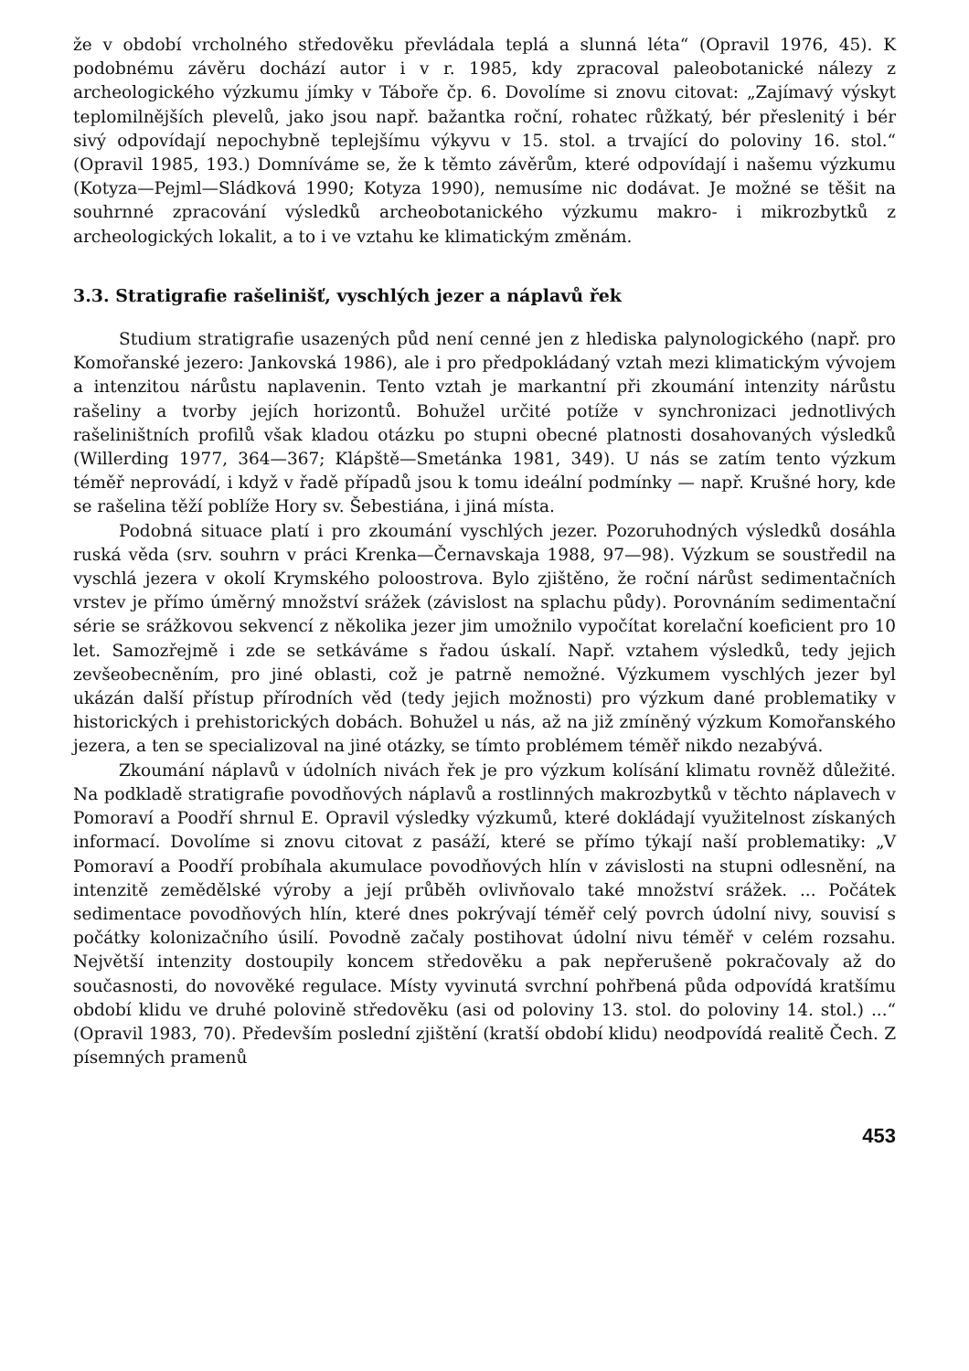že v období vrcholného středověku převládala teplá a slunná léta“ (Opravil 1976, 45). K podobnému závěru dochází autor i v r. 1985, kdy zpracoval paleobotanické nálezy z archeologického výzkumu jímky v Táboře čp. 6. Dovolíme si znovu citovat: „Zajímavý výskyt teplomilnějších plevelů, jako jsou např. bažantka roční, rohatec růžkatý, bér přeslenitý i bér sivý odpovídají nepochybně teplejšímu výkyvu v 15. stol. a trvající do poloviny 16. stol.“ (Opravil 1985, 193.) Domníváme se, že k těmto závěrům, které odpovídají i našemu výzkumu (Kotyza—Pejml—Sládková 1990; Kotyza 1990), nemusíme nic dodávat. Je možné se těšit na souhrnné zpracování výsledků archeobotanického výzkumu makro- i mikrozbytků z archeologických lokalit, a to i ve vztahu ke klimatickým změnám.
3.3. Stratigrafie rašelinišť, vyschlých jezer a náplavů řek
Studium stratigrafie usazených půd není cenné jen z hlediska palynologického (např. pro Komořanské jezero: Jankovská 1986), ale i pro předpokládaný vztah mezi klimatickým vývojem a intenzitou nárůstu naplavenin. Tento vztah je markantní při zkoumání intenzity nárůstu rašeliny a tvorby jejích horizontů. Bohužel určité potíže v synchronizaci jednotlivých rašeliništních profilů však kladou otázku po stupni obecné platnosti dosahovaných výsledků (Willerding 1977, 364—367; Klápště—Smetánka 1981, 349). U nás se zatím tento výzkum téměř neprovádí, i když v řadě případů jsou k tomu ideální podmínky — např. Krušné hory, kde se rašelina těží poblíže Hory sv. Šebestiána, i jiná místa.
Podobná situace platí i pro zkoumání vyschlých jezer. Pozoruhodných výsledků dosáhla ruská věda (srv. souhrn v práci Krenka—Černavskaja 1988, 97—98). Výzkum se soustředil na vyschlá jezera v okolí Krymského poloostrova. Bylo zjištěno, že roční nárůst sedimentačních vrstev je přímo úměrný množství srážek (závislost na splachu půdy). Porovnáním sedimentační série se srážkovou sekvencí z několika jezer jim umožnilo vypočítat korelační koeficient pro 10 let. Samozřejmě i zde se setkáváme s řadou úskalí. Např. vztahem výsledků, tedy jejich zevšeobecněním, pro jiné oblasti, což je patrně nemožné. Výzkumem vyschlých jezer byl ukázán další přístup přírodních věd (tedy jejich možnosti) pro výzkum dané problematiky v historických i prehistorických dobách. Bohužel u nás, až na již zmíněný výzkum Komořanského jezera, a ten se specializoval na jiné otázky, se tímto problémem téměř nikdo nezabývá.
Zkoumání náplavů v údolních nivách řek je pro výzkum kolísání klimatu rovněž důležité. Na podkladě stratigrafie povodňových náplavů a rostlinných makrozbytků v těchto náplavech v Pomoraví a Poodří shrnul E. Opravil výsledky výzkumů, které dokládají využitelnost získaných informací. Dovolíme si znovu citovat z pasáží, které se přímo týkají naší problematiky: „V Pomoraví a Poodří probíhala akumulace povodňových hlín v závislosti na stupni odlesnění, na intenzitě zemědělské výroby a její průběh ovlivňovalo také množství srážek. ... Počátek sedimentace povodňových hlín, které dnes pokrývají téměř celý povrch údolní nivy, souvisí s počátky kolonizačního úsilí. Povodně začaly postihovat údolní nivu téměř v celém rozsahu. Největší intenzity dostoupily koncem středověku a pak nepřerušeně pokračovaly až do současnosti, do novověké regulace. Místy vyvinutá svrchní pohřbená půda odpovídá kratšímu období klidu ve druhé polovině středověku (asi od poloviny 13. stol. do poloviny 14. stol.) ...“ (Opravil 1983, 70). Především poslední zjištění (kratší období klidu) neodpovídá realitě Čech. Z písemných pramenů
453